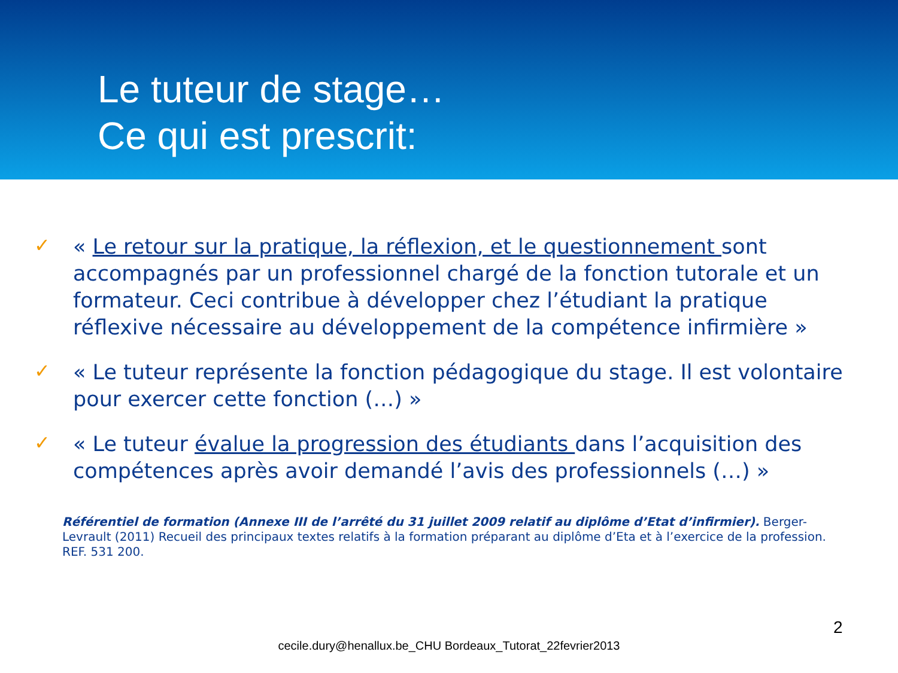Le tuteur de stage…
Ce qui est prescrit:
✓ « Le retour sur la pratique, la réflexion, et le questionnement sont accompagnés par un professionnel chargé de la fonction tutorale et un formateur. Ceci contribue à développer chez l’étudiant la pratique réflexive nécessaire au développement de la compétence infirmière »
✓ « Le tuteur représente la fonction pédagogique du stage. Il est volontaire pour exercer cette fonction (…) »
✓ « Le tuteur évalue la progression des étudiants dans l’acquisition des compétences après avoir demandé l’avis des professionnels (…) »
Référentiel de formation (Annexe III de l’arrêté du 31 juillet 2009 relatif au diplôme d’Etat d’infirmier). Berger-Levrault (2011) Recueil des principaux textes relatifs à la formation préparant au diplôme d’Eta et à l’exercice de la profession. REF. 531 200.
2
cecile.dury@henallux.be_CHU Bordeaux_Tutorat_22fevrier2013